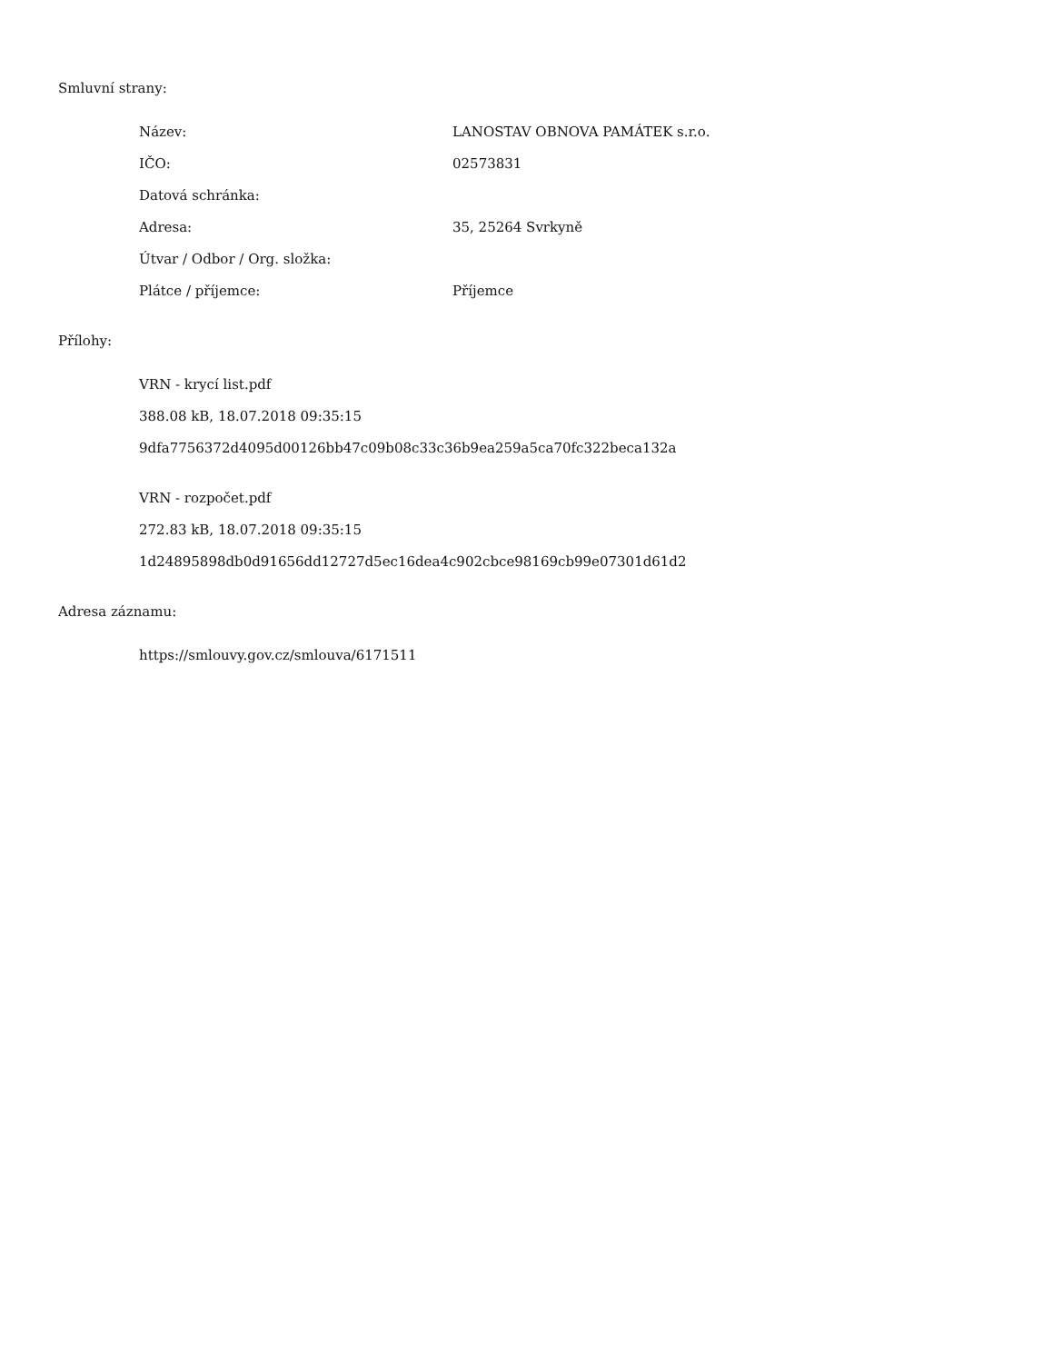Smluvní strany:
| Název: | LANOSTAV OBNOVA PAMÁTEK s.r.o. |
| IČO: | 02573831 |
| Datová schránka: | |
| Adresa: | 35, 25264 Svrkyně |
| Útvar / Odbor / Org. složka: | |
| Plátce / příjemce: | Příjemce |
Přílohy:
VRN - krycí list.pdf
388.08 kB, 18.07.2018 09:35:15
9dfa7756372d4095d00126bb47c09b08c33c36b9ea259a5ca70fc322beca132a
VRN - rozpočet.pdf
272.83 kB, 18.07.2018 09:35:15
1d24895898db0d91656dd12727d5ec16dea4c902cbce98169cb99e07301d61d2
Adresa záznamu:
https://smlouvy.gov.cz/smlouva/6171511